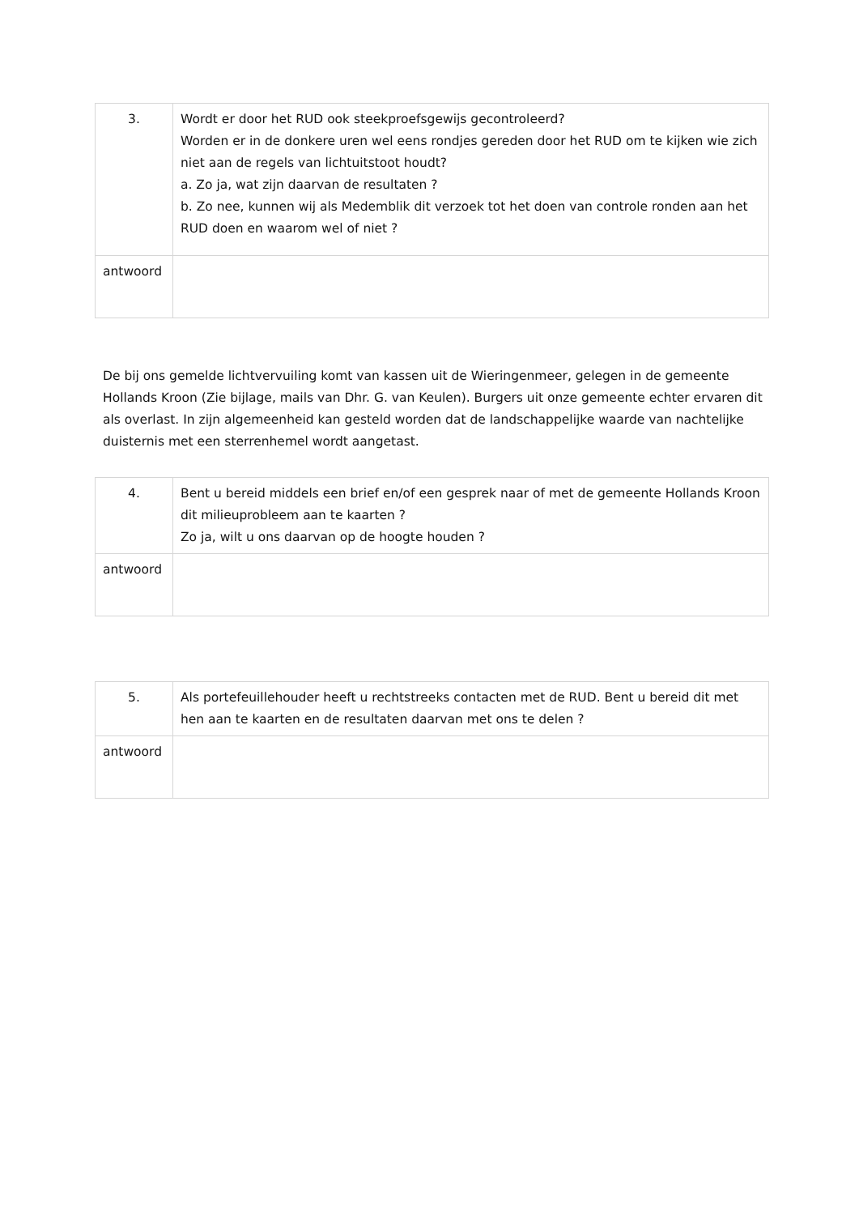| 3. | Wordt er door het RUD ook steekproefsgewijs gecontroleerd? Worden er in de donkere uren wel eens rondjes gereden door het RUD om te kijken wie zich niet aan de regels van lichtuitstoot houdt? a. Zo ja, wat zijn daarvan de resultaten ? b. Zo nee, kunnen wij als Medemblik dit verzoek tot het doen van controle ronden aan het RUD doen en waarom wel of niet ? |
| antwoord | |
De bij ons gemelde lichtvervuiling komt van kassen uit de Wieringenmeer, gelegen in de gemeente Hollands Kroon (Zie bijlage, mails van Dhr. G. van Keulen). Burgers uit onze gemeente echter ervaren dit als overlast. In zijn algemeenheid kan gesteld worden dat de landschappelijke waarde van nachtelijke duisternis met een sterrenhemel wordt aangetast.
| 4. | Bent u bereid middels een brief en/of een gesprek naar of met de gemeente Hollands Kroon dit milieuprobleem aan te kaarten ? Zo ja, wilt u ons daarvan op de hoogte houden ? |
| antwoord | |
| 5. | Als portefeuillehouder heeft u rechtstreeks contacten met de RUD. Bent u bereid dit met hen aan te kaarten en de resultaten daarvan met ons te delen ? |
| antwoord | |